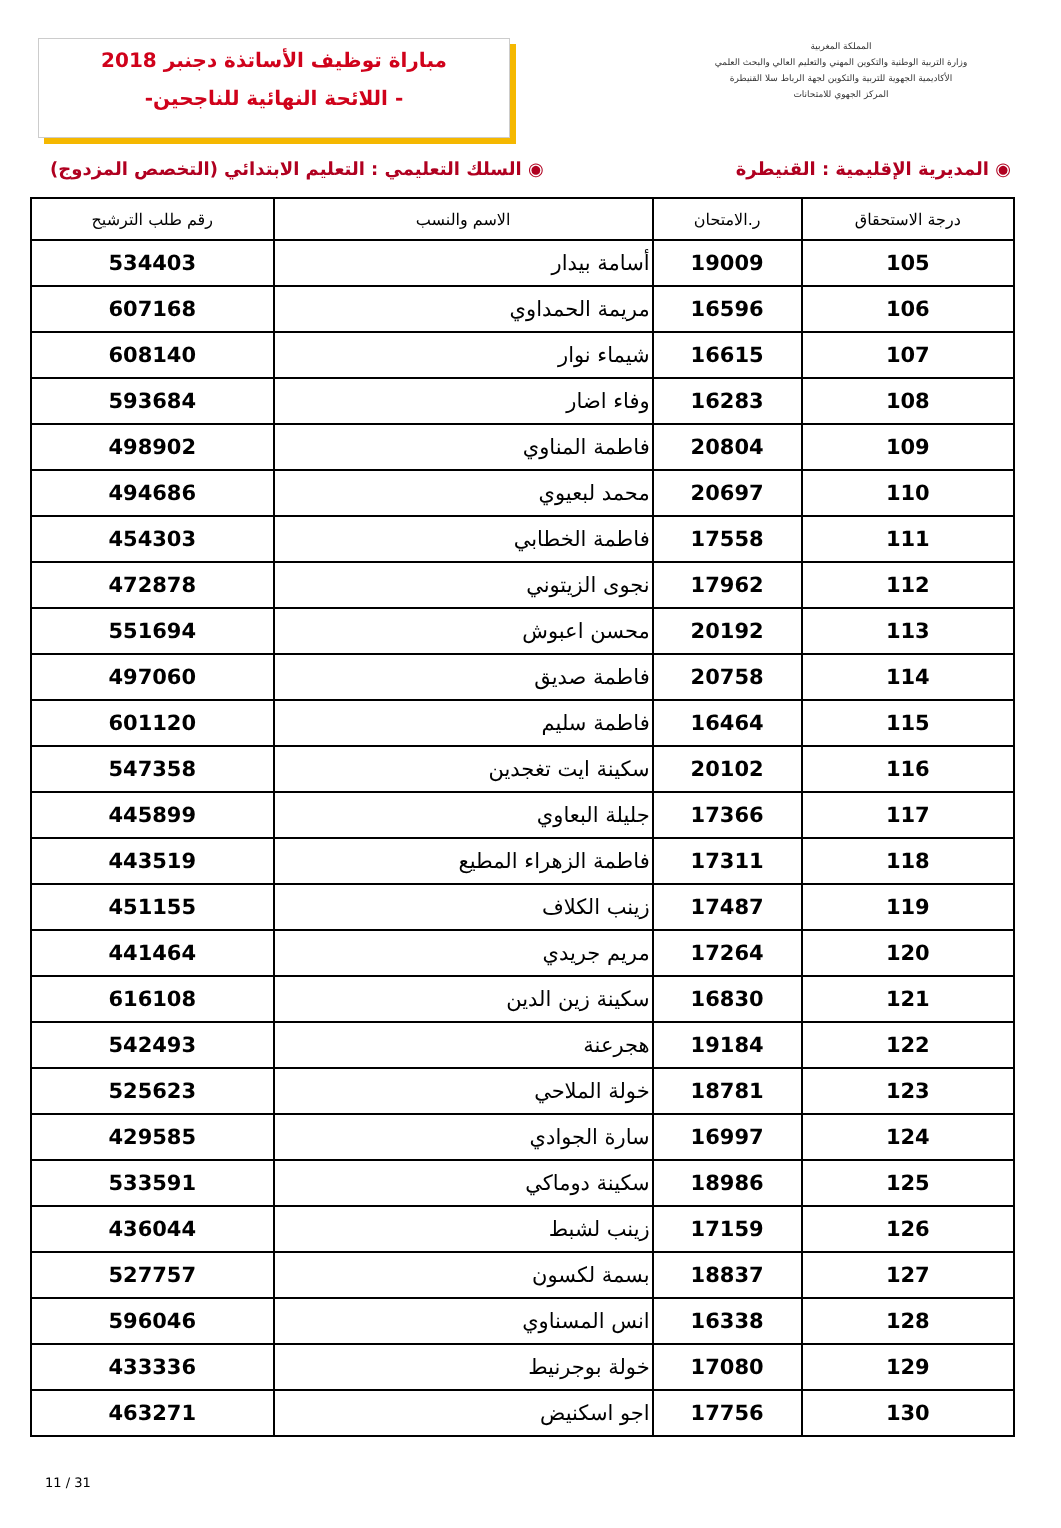مباراة توظيف الأساتذة دجنبر 2018
-اللائحة النهائية للناجحين -
المملكة المغربية
وزارة التربية الوطنية والتكوين المهني والتعليم العالي والبحث العلمي
الأكاديمية الجهوية للتربية والتكوين لجهة الرباط سلا القنيطرة
المركز الجهوي للامتحانات
◉ المديرية الإقليمية : القنيطرة ◉ السلك التعليمي : التعليم الابتدائي (التخصص المزدوج)
| درجة الاستحقاق | ر.الامتحان | الاسم والنسب | رقم طلب الترشيح |
| --- | --- | --- | --- |
| 105 | 19009 | أسامة بيدار | 534403 |
| 106 | 16596 | مريمة الحمداوي | 607168 |
| 107 | 16615 | شيماء نوار | 608140 |
| 108 | 16283 | وفاء اضار | 593684 |
| 109 | 20804 | فاطمة المناوي | 498902 |
| 110 | 20697 | محمد لبعيوي | 494686 |
| 111 | 17558 | فاطمة الخطابي | 454303 |
| 112 | 17962 | نجوى الزيتوني | 472878 |
| 113 | 20192 | محسن اعبوش | 551694 |
| 114 | 20758 | فاطمة صديق | 497060 |
| 115 | 16464 | فاطمة سليم | 601120 |
| 116 | 20102 | سكينة ايت تغجدين | 547358 |
| 117 | 17366 | جليلة البعاوي | 445899 |
| 118 | 17311 | فاطمة الزهراء المطيع | 443519 |
| 119 | 17487 | زينب الكلاف | 451155 |
| 120 | 17264 | مريم جريدي | 441464 |
| 121 | 16830 | سكينة زين الدين | 616108 |
| 122 | 19184 | هجرعنة | 542493 |
| 123 | 18781 | خولة الملاحي | 525623 |
| 124 | 16997 | سارة الجوادي | 429585 |
| 125 | 18986 | سكينة دوماكي | 533591 |
| 126 | 17159 | زينب لشبط | 436044 |
| 127 | 18837 | بسمة لكسون | 527757 |
| 128 | 16338 | انس المسناوي | 596046 |
| 129 | 17080 | خولة بوجرنيط | 433336 |
| 130 | 17756 | اجو اسكنيض | 463271 |
11 / 31